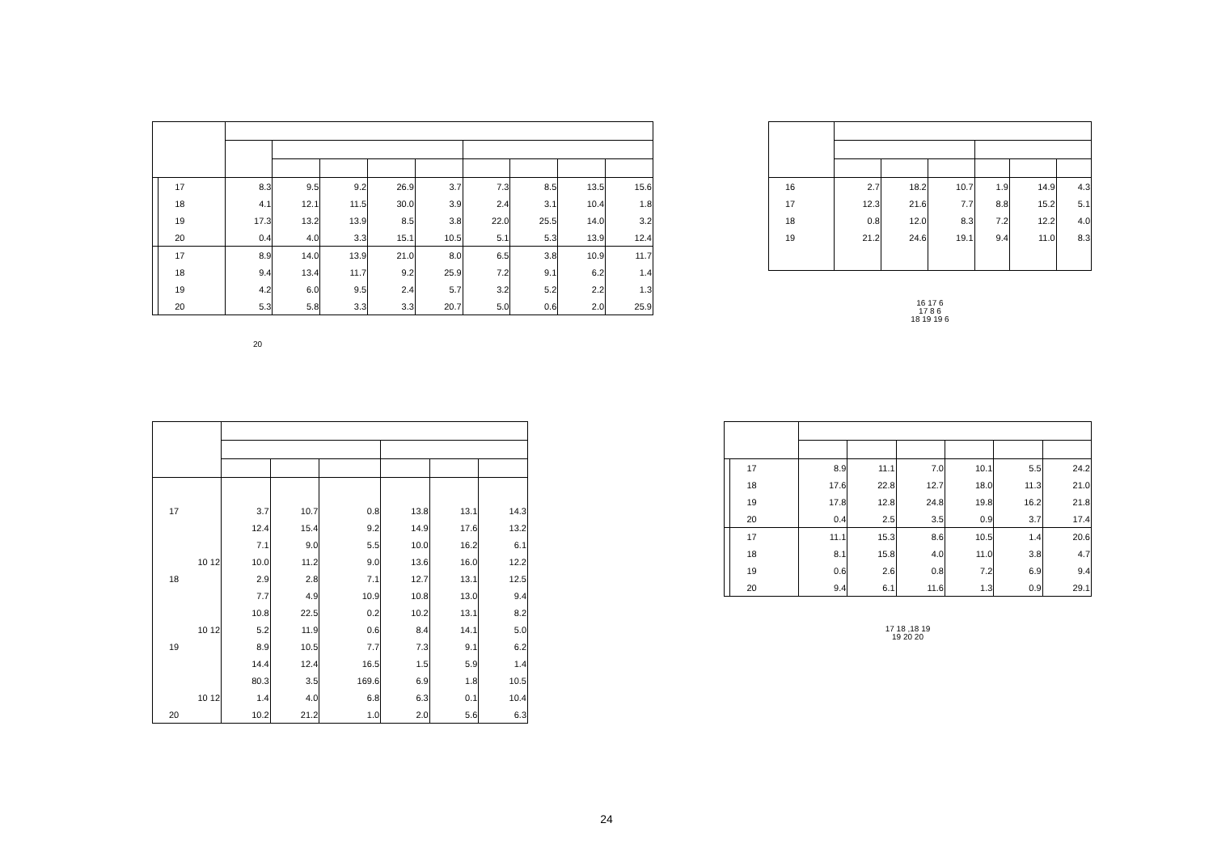| | 17 | 8.3 | 9.5 | 9.2 | 26.9 | 3.7 | 7.3 | 8.5 | 13.5 | 15.6 |
| | 18 | 4.1 | 12.1 | 11.5 | 30.0 | 3.9 | 2.4 | 3.1 | 10.4 | 1.8 |
| | 19 | 17.3 | 13.2 | 13.9 | 8.5 | 3.8 | 22.0 | 25.5 | 14.0 | 3.2 |
| | 20 | 0.4 | 4.0 | 3.3 | 15.1 | 10.5 | 5.1 | 5.3 | 13.9 | 12.4 |
| | 17 | 8.9 | 14.0 | 13.9 | 21.0 | 8.0 | 6.5 | 3.8 | 10.9 | 11.7 |
| | 18 | 9.4 | 13.4 | 11.7 | 9.2 | 25.9 | 7.2 | 9.1 | 6.2 | 1.4 |
| | 19 | 4.2 | 6.0 | 9.5 | 2.4 | 5.7 | 3.2 | 5.2 | 2.2 | 1.3 |
| | 20 | 5.3 | 5.8 | 3.3 | 3.3 | 20.7 | 5.0 | 0.6 | 2.0 | 25.9 |
20
| 16 | 2.7 | 18.2 | 10.7 | 1.9 | 14.9 | 4.3 |
| 17 | 12.3 | 21.6 | 7.7 | 8.8 | 15.2 | 5.1 |
| 18 | 0.8 | 12.0 | 8.3 | 7.2 | 12.2 | 4.0 |
| 19 | 21.2 | 24.6 | 19.1 | 9.4 | 11.0 | 8.3 |
16 17 6
17 8 6
18 19 19 6
| 17 | 3.7 | 10.7 | 0.8 | 13.8 | 13.1 | 14.3 |
| | 12.4 | 15.4 | 9.2 | 14.9 | 17.6 | 13.2 |
| | 7.1 | 9.0 | 5.5 | 10.0 | 16.2 | 6.1 |
| 10 12 | 10.0 | 11.2 | 9.0 | 13.6 | 16.0 | 12.2 |
| 18 | 2.9 | 2.8 | 7.1 | 12.7 | 13.1 | 12.5 |
| | 7.7 | 4.9 | 10.9 | 10.8 | 13.0 | 9.4 |
| | 10.8 | 22.5 | 0.2 | 10.2 | 13.1 | 8.2 |
| 10 12 | 5.2 | 11.9 | 0.6 | 8.4 | 14.1 | 5.0 |
| 19 | 8.9 | 10.5 | 7.7 | 7.3 | 9.1 | 6.2 |
| | 14.4 | 12.4 | 16.5 | 1.5 | 5.9 | 1.4 |
| | 80.3 | 3.5 | 169.6 | 6.9 | 1.8 | 10.5 |
| 10 12 | 1.4 | 4.0 | 6.8 | 6.3 | 0.1 | 10.4 |
| 20 | 10.2 | 21.2 | 1.0 | 2.0 | 5.6 | 6.3 |
| | 17 | 8.9 | 11.1 | 7.0 | 10.1 | 5.5 | 24.2 |
| | 18 | 17.6 | 22.8 | 12.7 | 18.0 | 11.3 | 21.0 |
| | 19 | 17.8 | 12.8 | 24.8 | 19.8 | 16.2 | 21.8 |
| | 20 | 0.4 | 2.5 | 3.5 | 0.9 | 3.7 | 17.4 |
| | 17 | 11.1 | 15.3 | 8.6 | 10.5 | 1.4 | 20.6 |
| | 18 | 8.1 | 15.8 | 4.0 | 11.0 | 3.8 | 4.7 |
| | 19 | 0.6 | 2.6 | 0.8 | 7.2 | 6.9 | 9.4 |
| | 20 | 9.4 | 6.1 | 11.6 | 1.3 | 0.9 | 29.1 |
17 18 ,18 19
19 20 20
24